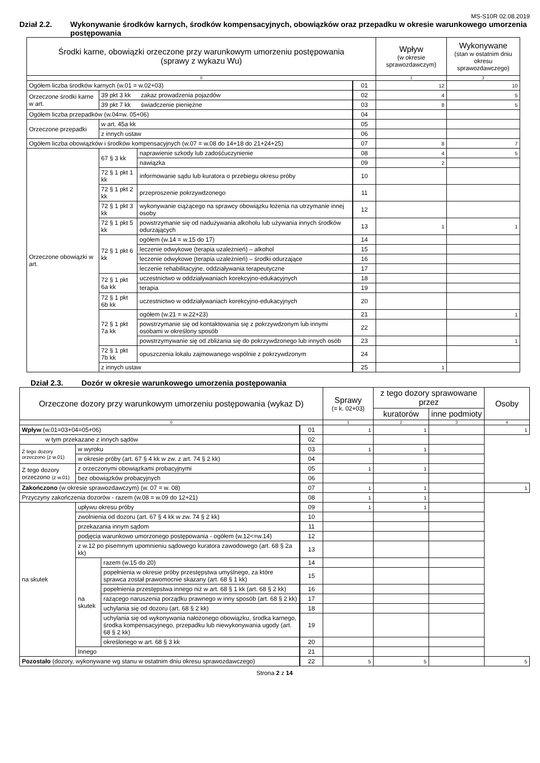MS-S10R 02.08.2019
Dział 2.2. Wykonywanie środków karnych, środków kompensacyjnych, obowiązków oraz przepadku w okresie warunkowego umorzenia postępowania
| Środki karne, obowiązki orzeczone przy warunkowym umorzeniu postępowania (sprawy z wykazu Wu) | | | | Wpływ (w okresie sprawozdawczym) | Wykonywane (stan w ostatnim dniu okresu sprawozdawczego) |
| --- | --- | --- | --- | --- | --- |
| 0 | | | | 1 | 2 |
| Ogółem liczba środków karnych (w.01 = w.02+03) | | | 01 | 12 | 10 |
| Orzeczone środki karne w art. | 39 pkt 3 kk zakaz prowadzenia pojazdów | | 02 | 4 | 5 |
| | 39 pkt 7 kk świadczenie pieniężne | | 03 | 8 | 5 |
| Ogółem liczba przepadków (w.04=w. 05+06) | | | 04 | | |
| Orzeczone przepadki | w art. 45a kk | | 05 | | |
| | z innych ustaw | | 06 | | |
| Ogółem liczba obowiązków i środków kompensacyjnych (w.07 = w.08 do 14+18 do 21+24+25) | | | 07 | 8 | 7 |
| Orzeczone obowiązki w art. | 67 § 3 kk | naprawienie szkody lub zadośćuczynienie | 08 | 4 | 5 |
| | | nawiązka | 09 | 2 | |
| | 72 § 1 pkt 1 kk | informowanie sądu lub kuratora o przebiegu okresu próby | 10 | | |
| | 72 § 1 pkt 2 kk | przeproszenie pokrzywdzonego | 11 | | |
| | 72 § 1 pkt 3 kk | wykonywanie ciążącego na sprawcy obowiązku łożenia na utrzymanie innej osoby | 12 | | |
| | 72 § 1 pkt 5 kk | powstrzymanie się od nadużywania alkoholu lub używania innych środków odurzających | 13 | 1 | 1 |
| | 72 § 1 pkt 6 kk | ogółem (w.14 = w.15 do 17) | 14 | | |
| | | leczenie odwykowe (terapia uzależnień) – alkohol | 15 | | |
| | | leczenie odwykowe (terapia uzależnień) – środki odurzające | 16 | | |
| | | leczenie rehabilitacyjne, oddziaływania terapeutyczne | 17 | | |
| | 72 § 1 pkt 6a kk | uczestnictwo w oddziaływaniach korekcyjno-edukacyjnych | 18 | | |
| | | terapia | 19 | | |
| | 72 § 1 pkt 6b kk | uczestnictwo w oddziaływaniach korekcyjno-edukacyjnych | 20 | | |
| | 72 § 1 pkt 7a kk | ogółem (w.21 = w.22+23) | 21 | | 1 |
| | | powstrzymanie się od kontaktowania się z pokrzywdzonym lub innymi osobami w określony sposób | 22 | | |
| | | powstrzymywanie się od zbliżania się do pokrzywdzonego lub innych osób | 23 | | 1 |
| | 72 § 1 pkt 7b kk | opuszczenia lokalu zajmowanego wspólnie z pokrzywdzonym | 24 | | |
| | z innych ustaw | | 25 | 1 | |
Dział 2.3. Dozór w okresie warunkowego umorzenia postępowania
| Orzeczone dozory przy warunkowym umorzeniu postępowania (wykaz D) | | | | Sprawy (= k. 02+03) | z tego dozory sprawowane przez | | Osoby |
| --- | --- | --- | --- | --- | --- | --- | --- |
| | | | | | kuratorów | inne podmioty | |
| 0 | | | | 1 | 2 | 3 | 4 |
| Wpływ (w.01=03+04=05+06) | | | 01 | 1 | 1 | | 1 |
| w tym przekazane z innych sądów | | | 02 | | | | |
| Z tego dozory orzeczono (z w.01) | w wyroku | | 03 | 1 | 1 | | |
| | w okresie próby (art. 67 § 4 kk w zw. z art. 74 § 2 kk) | | 04 | | | | |
| Z tego dozory orzeczono (z w.01) | z orzeczonymi obowiązkami probacyjnymi | | 05 | 1 | 1 | | |
| | bez obowiązków probacyjnych | | 06 | | | | |
| Zakończono (w okresie sprawozdawczym) (w. 07 = w. 08) | | | 07 | 1 | 1 | | 1 |
| Przyczyny zakończenia dozorów - razem (w.08 = w.09 do 12+21) | | | 08 | 1 | 1 | | |
| na skutek | upływu okresu próby | | 09 | 1 | 1 | | |
| | zwolnienia od dozoru (art. 67 § 4 kk w zw. 74 § 2 kk) | | 10 | | | | |
| | przekazania innym sądom | | 11 | | | | |
| | podjęcia warunkowo umorzonego postępowania - ogółem (w.12<=w.14) | | 12 | | | | |
| | z w.12 po pisemnym upomnieniu sądowego kuratora zawodowego (art. 68 § 2a kk) | | 13 | | | | |
| | na skutek | razem (w.15 do 20) | 14 | | | | |
| | | popełnienia w okresie próby przestępstwa umyślnego, za które sprawca został prawomocnie skazany (art. 68 § 1 kk) | 15 | | | | |
| | | popełnienia przestępstwa innego niż w art. 68 § 1 kk (art. 68 § 2 kk) | 16 | | | | |
| | | rażącego naruszenia porządku prawnego w inny sposób (art. 68 § 2 kk) | 17 | | | | |
| | | uchylania się od dozoru (art. 68 § 2 kk) | 18 | | | | |
| | | uchylania się od wykonywania nałożonego obowiązku, środka karnego, środka kompensacyjnego, przepadku lub niewykonywania ugody (art. 68 § 2 kk) | 19 | | | | |
| | | określonego w art. 68 § 3 kk | 20 | | | | |
| | Innego | | 21 | | | | |
| Pozostało (dozory, wykonywane wg stanu w ostatnim dniu okresu sprawozdawczego) | | | 22 | 5 | 5 | | 5 |
Strona 2 z 14